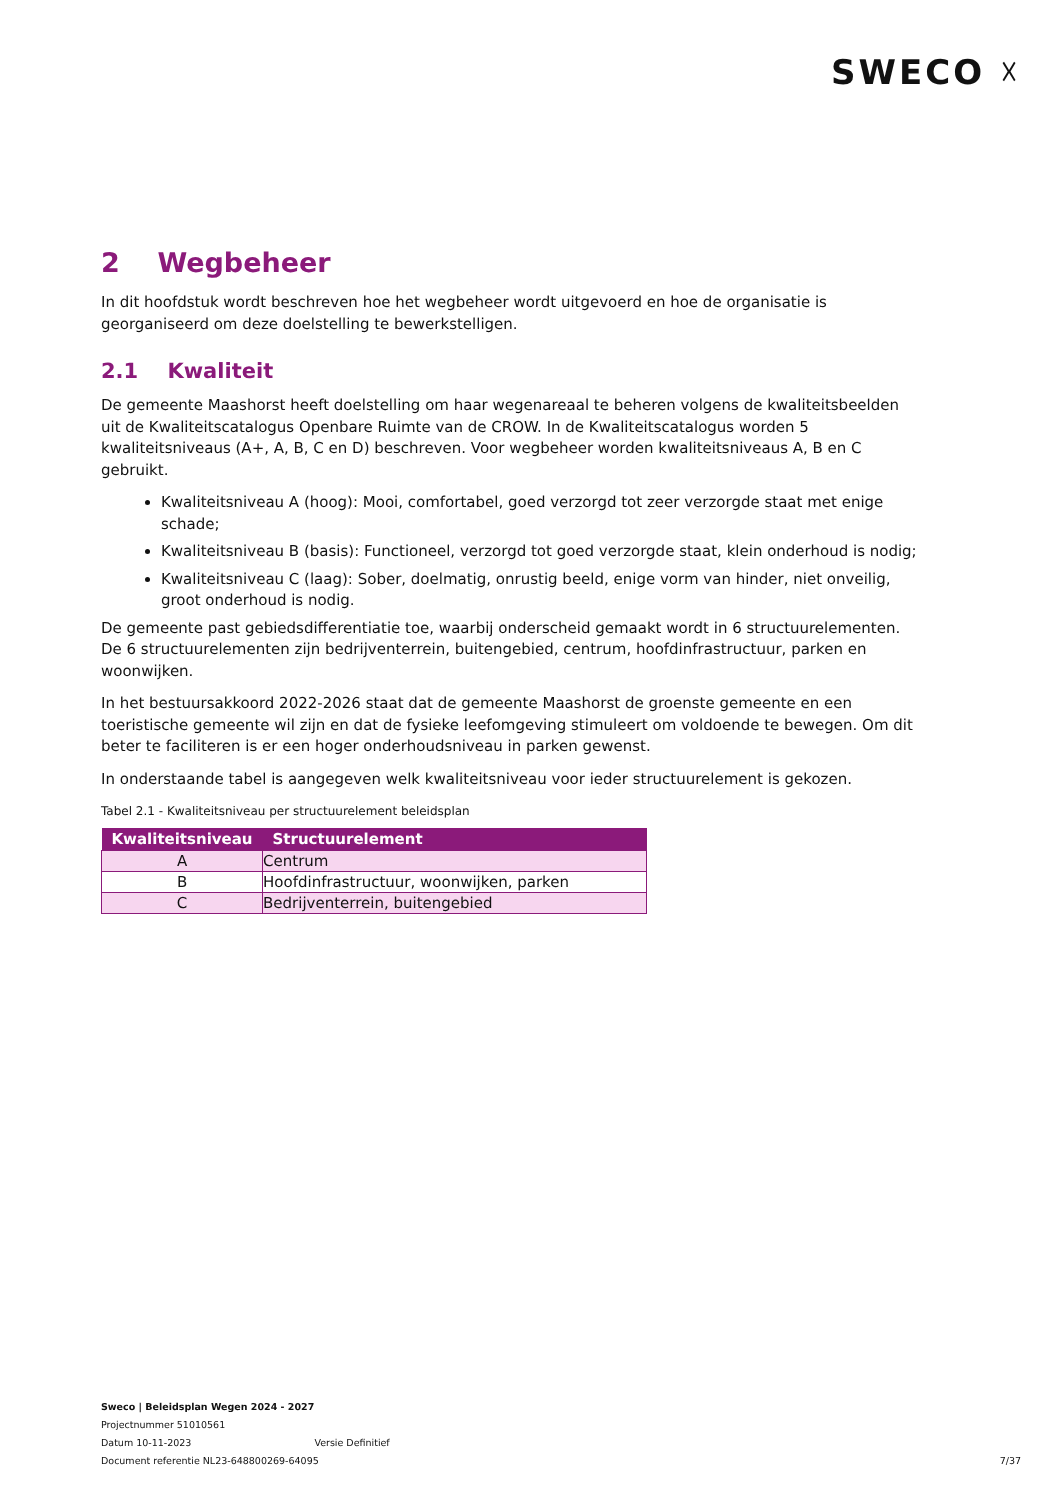SWECO ☓
2 Wegbeheer
In dit hoofdstuk wordt beschreven hoe het wegbeheer wordt uitgevoerd en hoe de organisatie is georganiseerd om deze doelstelling te bewerkstelligen.
2.1 Kwaliteit
De gemeente Maashorst heeft doelstelling om haar wegenareaal te beheren volgens de kwaliteitsbeelden uit de Kwaliteitscatalogus Openbare Ruimte van de CROW. In de Kwaliteitscatalogus worden 5 kwaliteitsniveaus (A+, A, B, C en D) beschreven. Voor wegbeheer worden kwaliteitsniveaus A, B en C gebruikt.
Kwaliteitsniveau A (hoog): Mooi, comfortabel, goed verzorgd tot zeer verzorgde staat met enige schade;
Kwaliteitsniveau B (basis): Functioneel, verzorgd tot goed verzorgde staat, klein onderhoud is nodig;
Kwaliteitsniveau C (laag): Sober, doelmatig, onrustig beeld, enige vorm van hinder, niet onveilig, groot onderhoud is nodig.
De gemeente past gebiedsdifferentiatie toe, waarbij onderscheid gemaakt wordt in 6 structuurelementen. De 6 structuurelementen zijn bedrijventerrein, buitengebied, centrum, hoofdinfrastructuur, parken en woonwijken.
In het bestuursakkoord 2022-2026 staat dat de gemeente Maashorst de groenste gemeente en een toeristische gemeente wil zijn en dat de fysieke leefomgeving stimuleert om voldoende te bewegen. Om dit beter te faciliteren is er een hoger onderhoudsniveau in parken gewenst.
In onderstaande tabel is aangegeven welk kwaliteitsniveau voor ieder structuurelement is gekozen.
Tabel 2.1 - Kwaliteitsniveau per structuurelement beleidsplan
| Kwaliteitsniveau | Structuurelement |
| --- | --- |
| A | Centrum |
| B | Hoofdinfrastructuur, woonwijken, parken |
| C | Bedrijventerrein, buitengebied |
Sweco | Beleidsplan Wegen 2024 - 2027
Projectnummer 51010561
Datum 10-11-2023 Versie Definitief
Document referentie NL23-648800269-64095
7/37